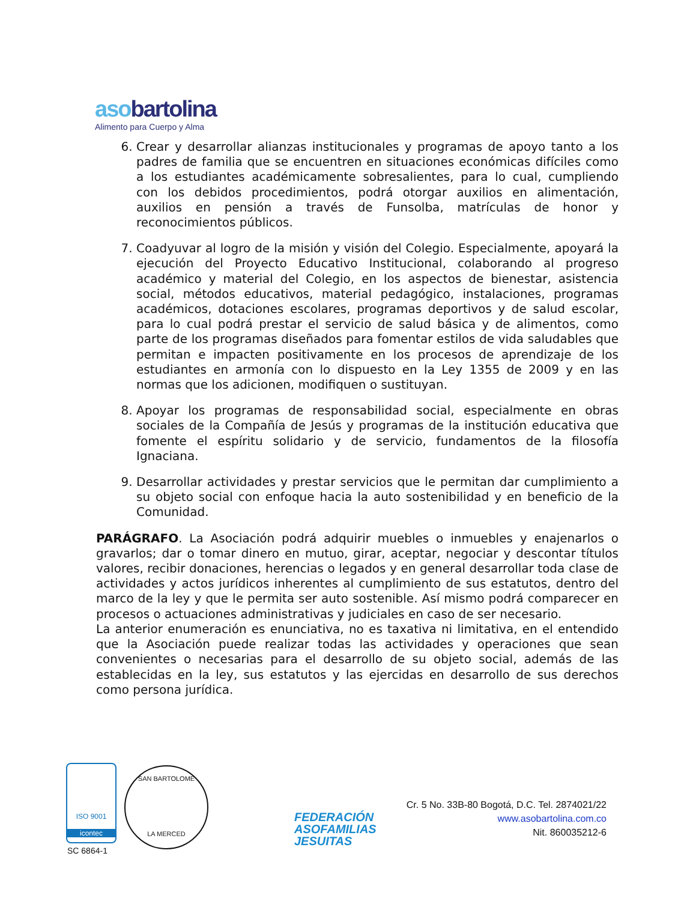asobartolina
Alimento para Cuerpo y Alma
6. Crear y desarrollar alianzas institucionales y programas de apoyo tanto a los padres de familia que se encuentren en situaciones económicas difíciles como a los estudiantes académicamente sobresalientes, para lo cual, cumpliendo con los debidos procedimientos, podrá otorgar auxilios en alimentación, auxilios en pensión a través de Funsolba, matrículas de honor y reconocimientos públicos.
7. Coadyuvar al logro de la misión y visión del Colegio. Especialmente, apoyará la ejecución del Proyecto Educativo Institucional, colaborando al progreso académico y material del Colegio, en los aspectos de bienestar, asistencia social, métodos educativos, material pedagógico, instalaciones, programas académicos, dotaciones escolares, programas deportivos y de salud escolar, para lo cual podrá prestar el servicio de salud básica y de alimentos, como parte de los programas diseñados para fomentar estilos de vida saludables que permitan e impacten positivamente en los procesos de aprendizaje de los estudiantes en armonía con lo dispuesto en la Ley 1355 de 2009 y en las normas que los adicionen, modifiquen o sustituyan.
8. Apoyar los programas de responsabilidad social, especialmente en obras sociales de la Compañía de Jesús y programas de la institución educativa que fomente el espíritu solidario y de servicio, fundamentos de la filosofía Ignaciana.
9. Desarrollar actividades y prestar servicios que le permitan dar cumplimiento a su objeto social con enfoque hacia la auto sostenibilidad y en beneficio de la Comunidad.
PARÁGRAFO. La Asociación podrá adquirir muebles o inmuebles y enajenarlos o gravarlos; dar o tomar dinero en mutuo, girar, aceptar, negociar y descontar títulos valores, recibir donaciones, herencias o legados y en general desarrollar toda clase de actividades y actos jurídicos inherentes al cumplimiento de sus estatutos, dentro del marco de la ley y que le permita ser auto sostenible. Así mismo podrá comparecer en procesos o actuaciones administrativas y judiciales en caso de ser necesario.
La anterior enumeración es enunciativa, no es taxativa ni limitativa, en el entendido que la Asociación puede realizar todas las actividades y operaciones que sean convenientes o necesarias para el desarrollo de su objeto social, además de las establecidas en la ley, sus estatutos y las ejercidas en desarrollo de sus derechos como persona jurídica.
ISO 9001
icontec
SC 6864-1
SAN BARTOLOME
LA MERCED
FEDERACIÓN
ASOFAMILIAS
JESUITAS
Cr. 5 No. 33B-80 Bogotá, D.C. Tel. 2874021/22
www.asobartolina.com.co
Nit. 860035212-6